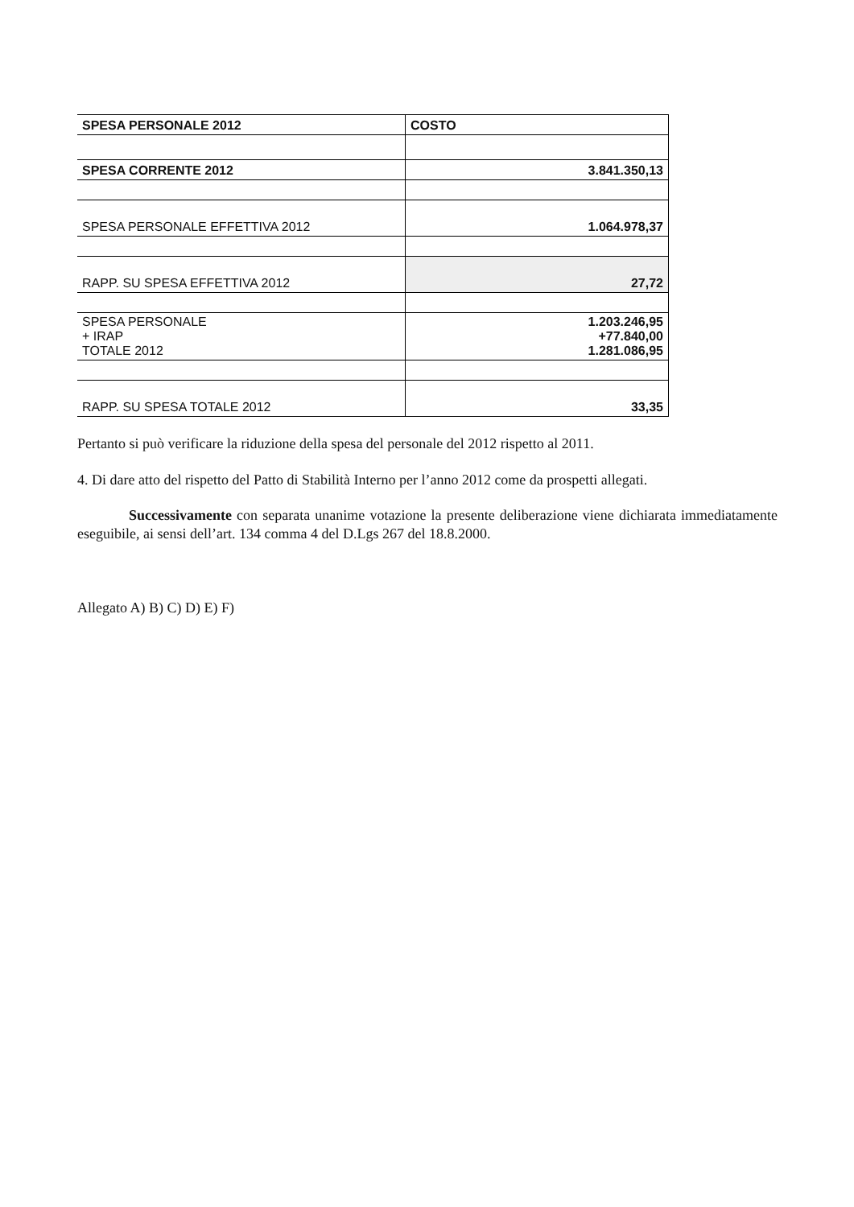| SPESA PERSONALE 2012 | COSTO |
| SPESA CORRENTE 2012 | 3.841.350,13 |
| SPESA PERSONALE EFFETTIVA 2012 | 1.064.978,37 |
| RAPP. SU SPESA EFFETTIVA 2012 | 27,72 |
| SPESA PERSONALE + IRAP TOTALE 2012 | 1.203.246,95 +77.840,00 1.281.086,95 |
| RAPP. SU SPESA TOTALE 2012 | 33,35 |
Pertanto si può verificare la riduzione della spesa del personale del 2012 rispetto al 2011.
4. Di dare atto del rispetto del Patto di Stabilità Interno per l’anno 2012 come da prospetti allegati.
Successivamente con separata unanime votazione la presente deliberazione viene dichiarata immediatamente eseguibile, ai sensi dell’art. 134 comma 4 del D.Lgs 267 del 18.8.2000.
Allegato A) B) C) D) E) F)